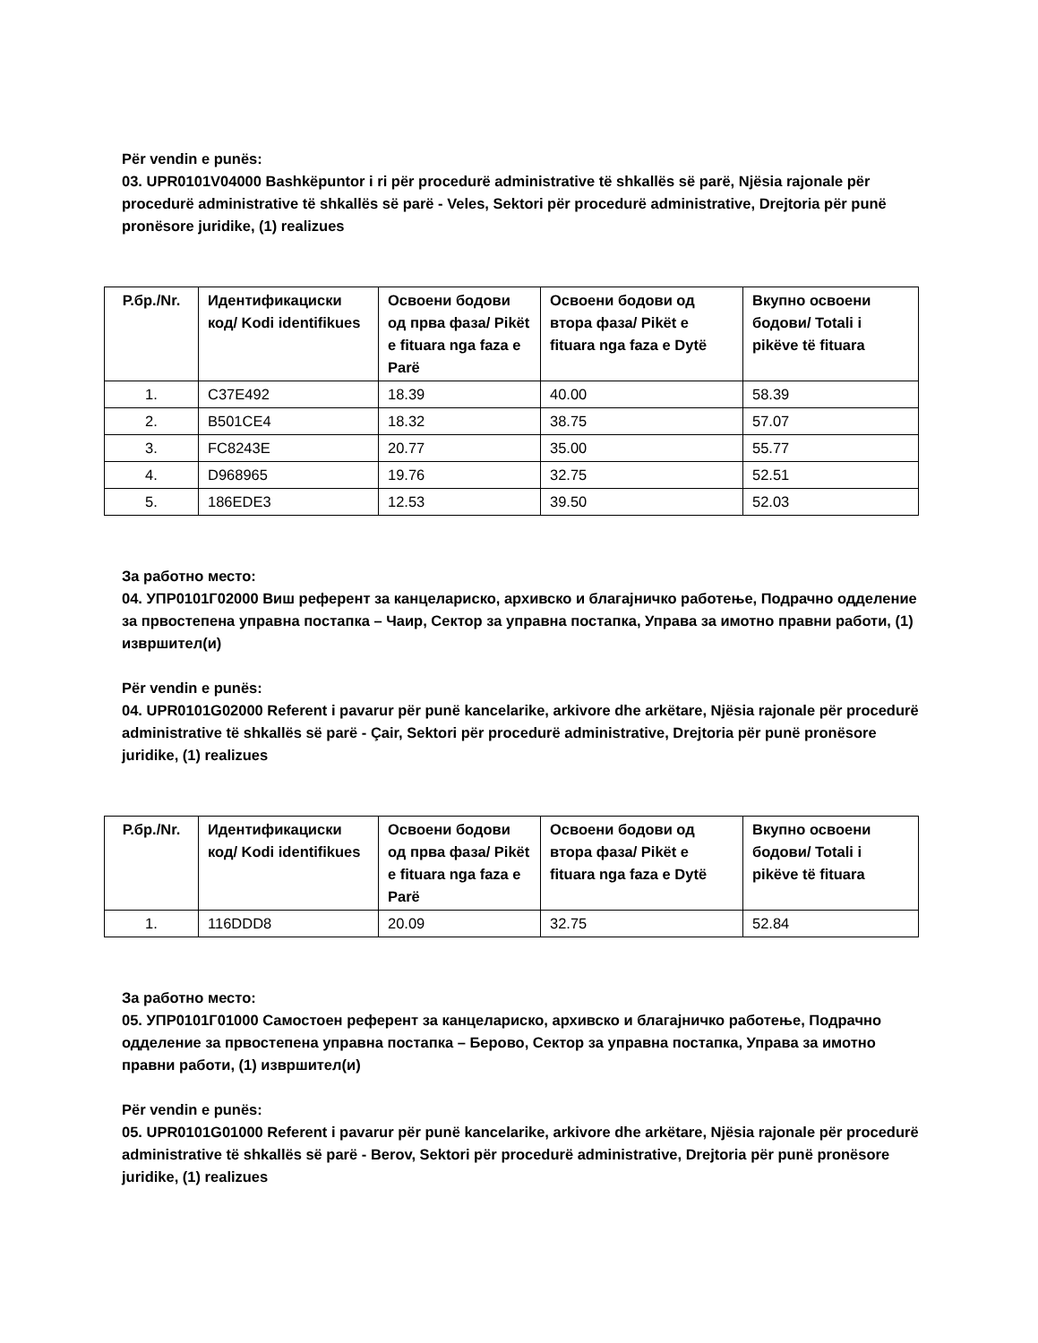Për vendin e punës:
03. UPR0101V04000 Bashkëpuntor i ri për procedurë administrative të shkallës së parë, Njësia rajonale për procedurë administrative të shkallës së parë - Veles, Sektori për procedurë administrative, Drejtoria për punë pronësore juridike, (1) realizues
| Р.бр./Nr. | Идентификациски код/ Kodi identifikues | Освоени бодови од прва фаза/ Pikët e fituara nga faza e Parë | Освоени бодови од втора фаза/ Pikët e fituara nga faza e Dytë | Вкупно освоени бодови/ Totali i pikëve të fituara |
| --- | --- | --- | --- | --- |
| 1. | C37E492 | 18.39 | 40.00 | 58.39 |
| 2. | B501CE4 | 18.32 | 38.75 | 57.07 |
| 3. | FC8243E | 20.77 | 35.00 | 55.77 |
| 4. | D968965 | 19.76 | 32.75 | 52.51 |
| 5. | 186EDE3 | 12.53 | 39.50 | 52.03 |
За работно место:
04. УПР0101Г02000 Виш референт за канцелариско, архивско и благајничко работење, Подрачно одделение за првостепена управна постапка – Чаир, Сектор за управна постапка, Управа за имотно правни работи, (1) извршител(и)
Për vendin e punës:
04. UPR0101G02000 Referent i pavarur për punë kancelarike, arkivore dhe arkëtare, Njësia rajonale për procedurë administrative të shkallës së parë - Çair, Sektori për procedurë administrative, Drejtoria për punë pronësore juridike, (1) realizues
| Р.бр./Nr. | Идентификациски код/ Kodi identifikues | Освоени бодови од прва фаза/ Pikët e fituara nga faza e Parë | Освоени бодови од втора фаза/ Pikët e fituara nga faza e Dytë | Вкупно освоени бодови/ Totali i pikëve të fituara |
| --- | --- | --- | --- | --- |
| 1. | 116DDD8 | 20.09 | 32.75 | 52.84 |
За работно место:
05. УПР0101Г01000 Самостоен референт за канцелариско, архивско и благајничко работење, Подрачно одделение за првостепена управна постапка – Берово, Сектор за управна постапка, Управа за имотно правни работи, (1) извршител(и)
Për vendin e punës:
05. UPR0101G01000 Referent i pavarur për punë kancelarike, arkivore dhe arkëtare, Njësia rajonale për procedurë administrative të shkallës së parë - Berov, Sektori për procedurë administrative, Drejtoria për punë pronësore juridike, (1) realizues